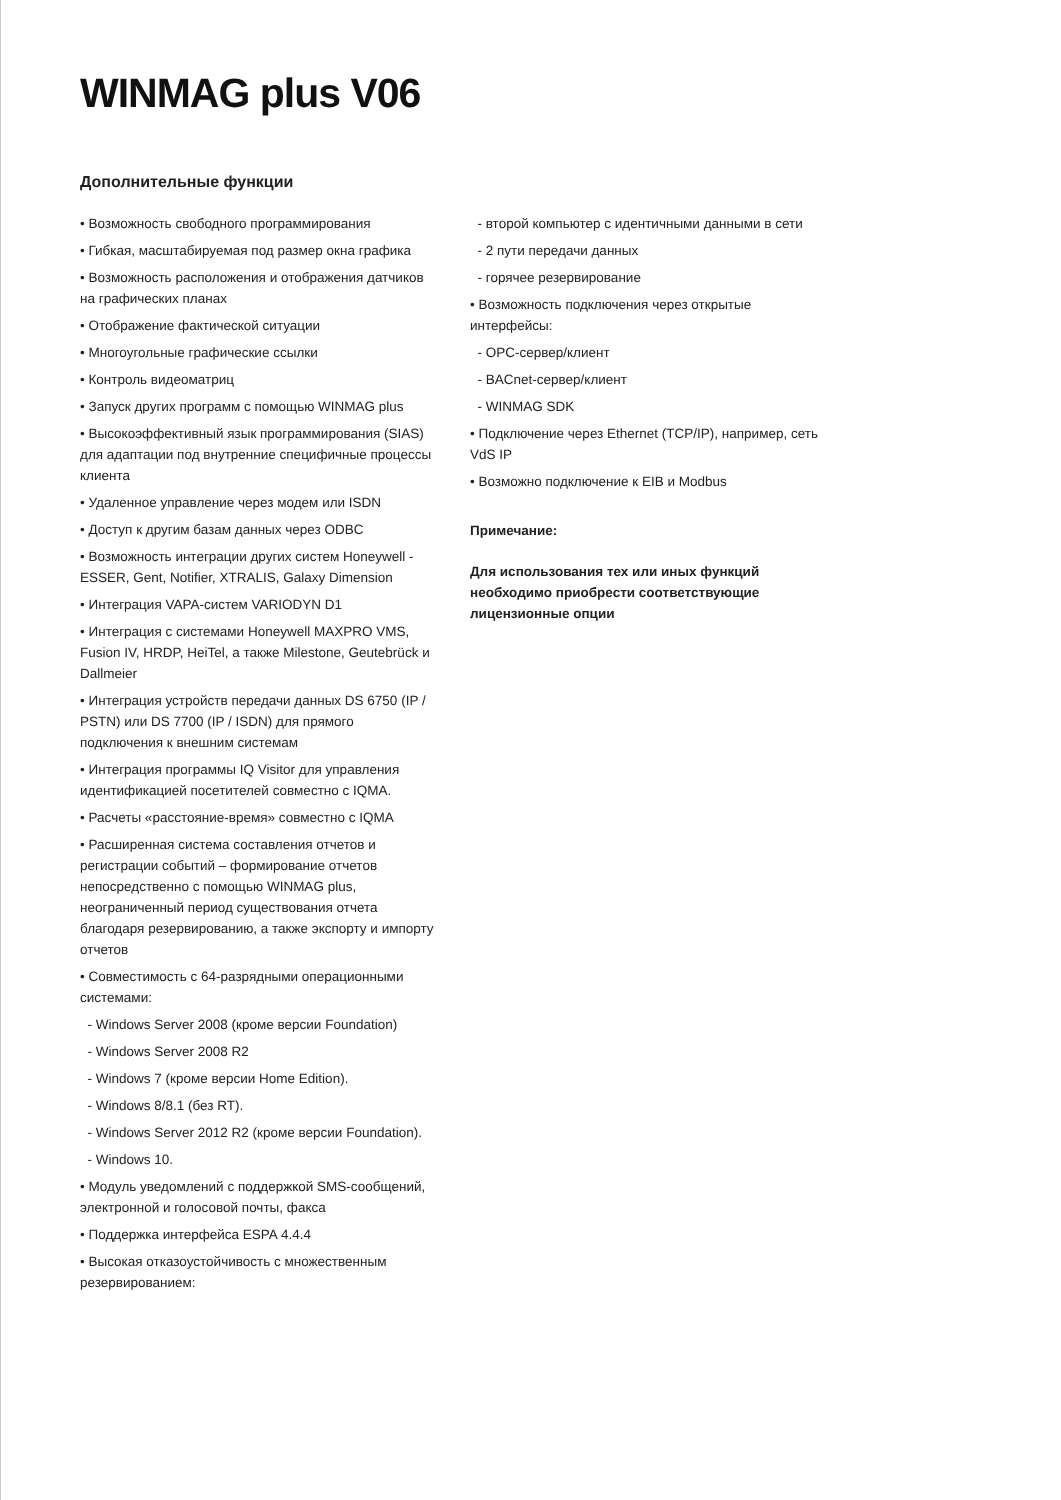WINMAG plus V06
Дополнительные функции
• Возможность свободного программирования
• Гибкая, масштабируемая под размер окна графика
• Возможность расположения и отображения датчиков на графических планах
• Отображение фактической ситуации
• Многоугольные графические ссылки
• Контроль видеоматриц
• Запуск других программ с помощью WINMAG plus
• Высокоэффективный язык программирования (SIAS) для адаптации под внутренние специфичные процессы клиента
• Удаленное управление через модем или ISDN
• Доступ к другим базам данных через ODBC
• Возможность интеграции других систем Honeywell - ESSER, Gent, Notifier, XTRALIS, Galaxy Dimension
• Интеграция VAPA-систем VARIODYN D1
• Интеграция с системами Honeywell MAXPRO VMS, Fusion IV, HRDP, HeiTel, а также Milestone, Geutebrück и Dallmeier
• Интеграция устройств передачи данных DS 6750 (IP / PSTN) или DS 7700 (IP / ISDN) для прямого подключения к внешним системам
• Интеграция программы IQ Visitor для управления идентификацией посетителей совместно с IQMA.
• Расчеты «расстояние-время» совместно с IQMA
• Расширенная система составления отчетов и регистрации событий – формирование отчетов непосредственно с помощью WINMAG plus, неограниченный период существования отчета благодаря резервированию, а также экспорту и импорту отчетов
• Совместимость с 64-разрядными операционными системами:
- Windows Server 2008 (кроме версии Foundation)
- Windows Server 2008 R2
- Windows 7 (кроме версии Home Edition).
- Windows 8/8.1 (без RT).
- Windows Server 2012 R2 (кроме версии Foundation).
- Windows 10.
• Модуль уведомлений с поддержкой SMS-сообщений, электронной и голосовой почты, факса
• Поддержка интерфейса ESPA 4.4.4
• Высокая отказоустойчивость с множественным резервированием:
- второй компьютер с идентичными данными в сети
- 2 пути передачи данных
- горячее резервирование
• Возможность подключения через открытые интерфейсы:
- OPC-сервер/клиент
- BACnet-сервер/клиент
- WINMAG SDK
• Подключение через Ethernet (TCP/IP), например, сеть VdS IP
• Возможно подключение к EIB и Modbus
Примечание:
Для использования тех или иных функций необходимо приобрести соответствующие лицензионные опции